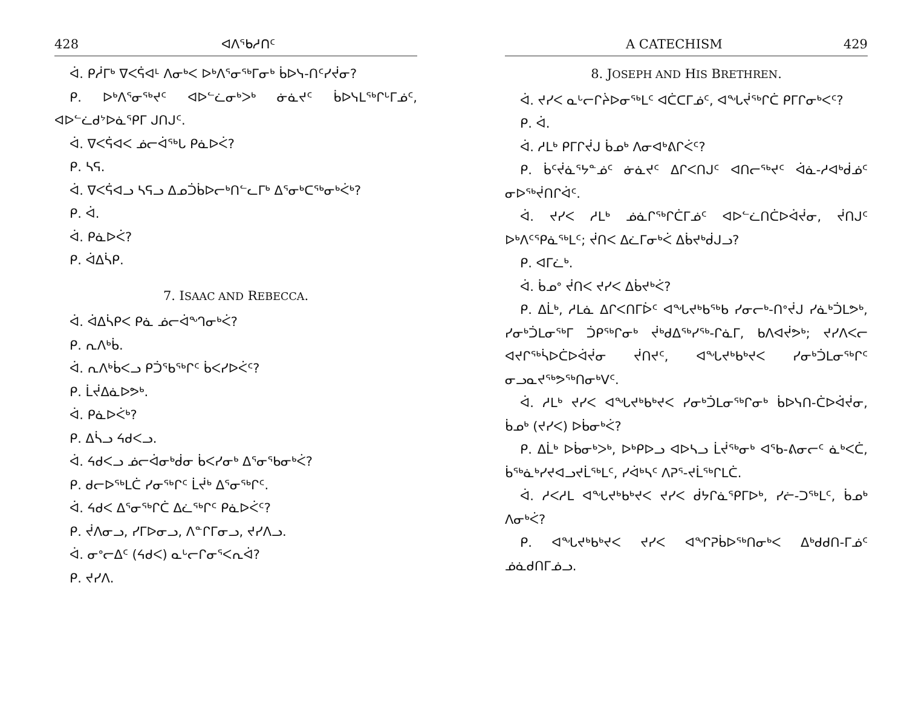428 ᐊᐱᕐᑲᓱᑎᑦ
ᐋ. ᑭᓲᒥᒃ ᐁᐸᕌᐊᒻ ᐱᓂᒃᐸ ᐅᒃᐱᕐᓂᖅᒥᓂᒃ ᑳᐅᓭ-ᑎᑦᓯᔫᓂ?
ᑭ. ᐅᒃᐱᕐᓂᖅᔪᑦ ᐊᐅᓪᓛᓂᒃᐳᒃ ᓃᓈᔪᑦ ᑳᐅᓭᒪᖅᒋᒡᒥᓅᑦ, ᐊᐅᓪᓛᑯᔾᐅᓈᕿᒥ ᒍᑎᒍᑦ.
ᐋ. ᐁᐸᕌᐊᐸ ᓅᓕᐋᖅᒐ ᑭᓈᐅᐹ?
ᑭ. ᓴᕋ.
ᐋ. ᐁᐸᕌᐊᓗ ᓴᕋᓗ ᐃᓄᑑᑳᐅᓕᒃᑎᓪᓚᒥᒃ ᐃᕐᓂᒃᑕᖅᓂᒃᐹᒃ?
ᑭ. ᐋ.
ᐋ. ᑭᓈᐅᐹ?
ᑭ. ᐋᐃᓵᑭ.
7. ISAAC AND REBECCA.
ᐋ. ᐋᐃᓵᑭᐸ ᑭᓈ ᓅᓕᐋᙰᓂᒃᐹ?
ᑭ. ᕆᐱᒃᑳ.
ᐋ. ᕆᐱᒃᑳᐸᓗ ᑭᑑᖃᖅᒋᑦ ᑳᐸᓯᐅᐹᑦ?
ᑭ. ᒫᔫᐃᓈᐅᕗᒃ.
ᐋ. ᑭᓈᐅᐹᒃ?
ᑭ. ᐃᓵᓗ ᔦᑯᐸᓗ.
ᐋ. ᔦᑯᐸᓗ ᓅᓕᐋᓂᒃᑰᓂ ᑳᐸᓯᓂᒃ ᐃᕐᓂᕐᑲᓂᒃᐹ?
ᑭ. ᑯᓕᐅᖅᒪᑖ ᓯᓂᖅᒋᑦ ᒫᔫᒃ ᐃᕐᓂᖅᒋᑦ.
ᐋ. ᔦᑯᐸ ᐃᕐᓂᖅᒋᑖ ᐃᓛᖅᒋᑦ ᑭᓈᐅᐹᑦ?
ᑭ. ᔫᐱᓂᓗ, ᓯᒥᐅᓂᓗ, ᐱᓐᒋᒥᓂᓗ, ᔪᓯᐱᓗ.
ᐋ. ᓂᐤᓕᐃᑦ (ᔦᑯᐸ) ᓇᒡᓕᒋᓂᕐᐸᕆᐋ?
ᑭ. ᔪᓯᐱ.
A CATECHISM 429
8. JOSEPH AND HIS BRETHREN.
ᐋ. ᔪᓯᐸ ᓇᒡᓕᒋᔩᐅᓂᖅᒪᑦ ᐊᑖᑕᒥᓅᑦ, ᐊᖓᔫᖅᒋᑖ ᑭᒥᒋᓂᒃᐸᑦ?
ᑭ. ᐋ.
ᐋ. ᓱᒪᒃ ᑭᒥᒋᔫᒍ ᑳᓄᒃ ᐱᓂᐊᒃᕕᒋᐹᑦ?
ᑭ. ᑳᑦᔫᓈᕐᔭᓐᓅᑦ ᓃᓈᔪᑦ ᐃᒋᐸᑎᒍᑦ ᐊᑎᓕᖅᔪᑦ ᐋᓈ-ᓱᐊᒃᑰᓅᑦ ᓂᐅᖅᔫᑎᒋᐋᑦ.
ᐋ. ᔪᓯᐸ ᓱᒪᒃ ᓅᓈᒋᖅᒋᑖᒥᓅᑦ ᐊᐅᓪᓛᑎᑖᐅᐋᔫᓂ, ᔫᑎᒍᑦ ᐅᒃᐱᑦᕿᓈᖅᒪᑦ; ᔫᑎᐸ ᐃᓛᒥᓂᒃᐹ ᐃᑳᔪᒃᑰᒍᓗ?
ᑭ. ᐊᒥᓛᒃ.
ᐋ. ᑳᓄᐤ ᔫᑎᐸ ᔪᓯᐸ ᐃᑳᔪᒃᐹ?
ᑭ. ᐃᒫᒃ, ᓱᒪᓈ ᐃᒋᐸᑎᒥᐆᑦ ᐊᖓᔪᒃᑲᖅᑲ ᓯᓂᓕᒃ-ᑎᐤᔫᒍ ᓯᓈᒃᑑᒪᕗᒃ, ᓯᓂᒃᑑᒪᓂᖅᒥ ᑑᑭᖅᒋᓂᒃ ᔫᒃᑯᐃᖅᓯᖅ-ᒋᓈᒥ, ᑲᐱᐊᔫᕗᒃ; ᔪᓯᐱᐸᓕ ᐊᔪᒋᖅᓵᐅᑖᐅᐋᔫᓂ ᔫᑎᔪᑦ, ᐊᖓᔪᒃᑲᒃᔪᐸ ᓯᓂᒃᑑᒪᓂᖅᒋᑦ ᓂᓗᓇᔪᖅᕗᖅᑎᓂᒃᐯᑦ.
ᐋ. ᓱᒪᒃ ᔪᓯᐸ ᐊᖓᔪᒃᑲᒃᔪᐸ ᓯᓂᒃᑑᒪᓂᖅᒋᓂᒃ ᑳᐅᓭᑎ-ᑖᐅᐋᔫᓂ, ᑳᓄᒃ (ᔪᓯᐸ) ᐅᑳᓂᒃᐹ?
ᑭ. ᐃᒫᒃ ᐅᑳᓂᒃᐳᒃ, ᐅᒃᑭᐅᓗ ᐊᐅᓴᓗ ᒫᔫᖅᓂᒃ ᐊᕐᑲ-ᕕᓂᓕᑦ ᓈᒃᐸᑖ, ᑳᖅᓈᒃᓯᔪᐊᓗᔪᒫᖅᒪᑦ, ᓯᐋᒃᓴᑦ ᐱᕈᕐ-ᔪᒫᖅᒋᒪᑖ.
ᐋ. ᓱᐸᓱᒪ ᐊᖓᔪᒃᑲᒃᔪᐸ ᔪᓯᐸ ᑰᔭᒋᓈᕿᒥᐅᒃ, ᓯᓖ-ᑐᖅᒪᑦ, ᑳᓄᒃ ᐱᓂᒃᐹ?
ᑭ. ᐊᖓᔪᒃᑲᒃᔪᐸ ᔪᓯᐸ ᐊᖏᕈᑳᐅᖅᑎᓂᒃᐸ ᐃᒃᑯᑯᑎ-ᒥᓅᑦ ᓅᓈᑯᑎᒥᓅᓗ.